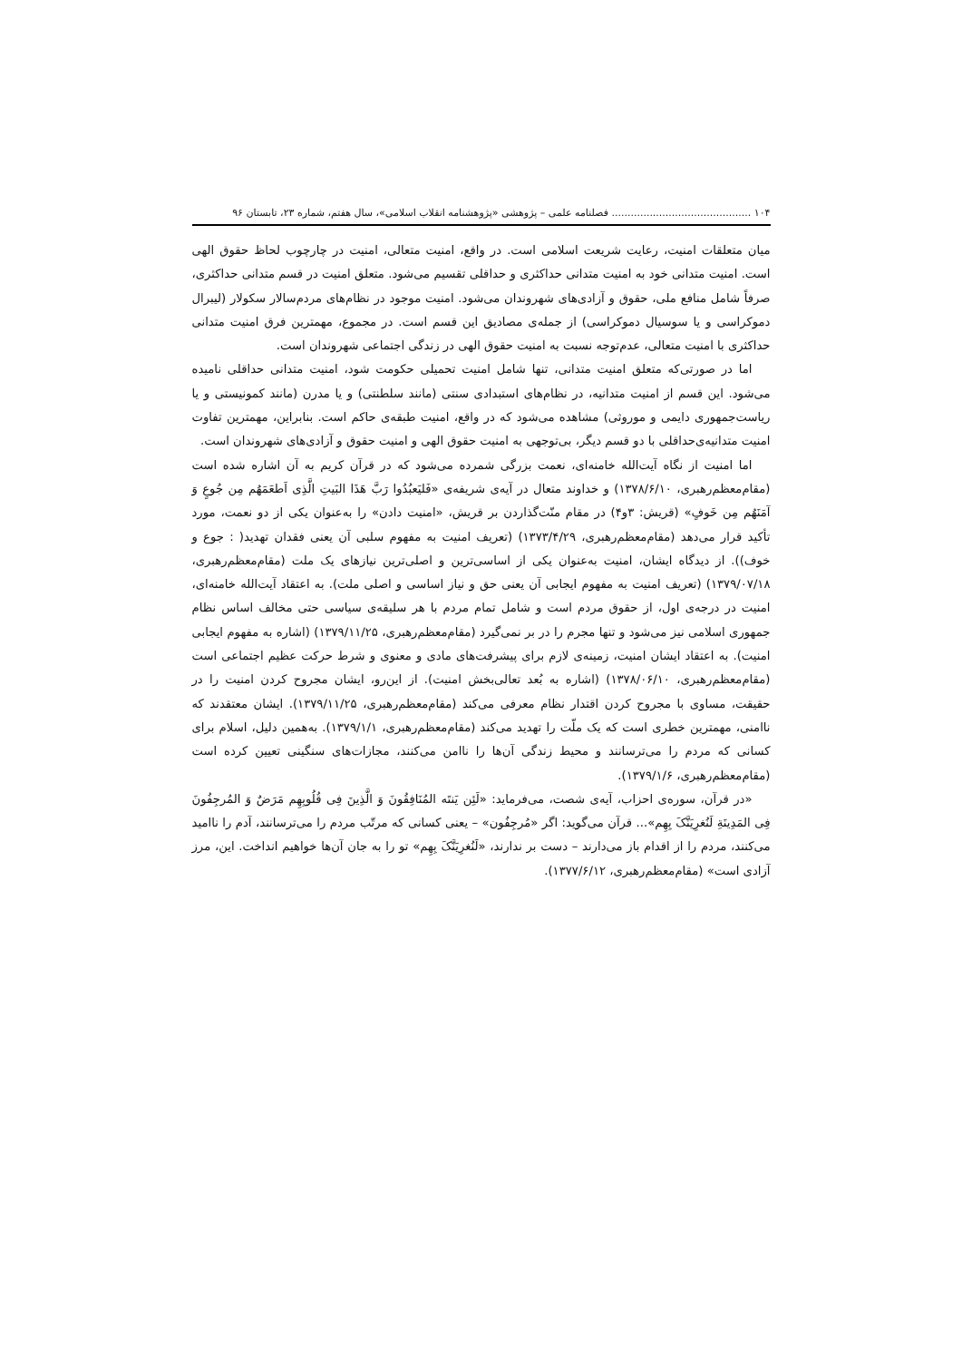۱۰۴ ............................................ فصلنامه علمی – پژوهشی «پژوهشنامه انقلاب اسلامی»، سال هفتم، شماره ۲۳، تابستان ۹۶
میان متعلقات امنیت، رعایت شریعت اسلامی است. در واقع، امنیت متعالی، امنیت در چارچوب لحاظ حقوق الهی است. امنیت متدانی خود به امنیت متدانی حداکثری و حداقلی تقسیم می‌شود. متعلق امنیت در قسم متدانی حداکثری، صرفاً شامل منافع ملی، حقوق و آزادی‌های شهروندان می‌شود. امنیت موجود در نظام‌های مردم‌سالار سکولار (لیبرال دموکراسی و یا سوسیال دموکراسی) از جمله‌ی مصادیق این قسم است. در مجموع، مهمترین فرق امنیت متدانی حداکثری با امنیت متعالی، عدم‌توجه نسبت به امنیت حقوق الهی در زندگی اجتماعی شهروندان است.
اما در صورتی‌که متعلق امنیت متدانی، تنها شامل امنیت تحمیلی حکومت شود، امنیت متدانی حداقلی نامیده می‌شود. این قسم از امنیت متدانیه، در نظام‌های استبدادی سنتی (مانند سلطنتی) و یا مدرن (مانند کمونیستی و یا ریاست‌جمهوری دایمی و موروثی) مشاهده می‌شود که در واقع، امنیت طبقه‌ی حاکم است. بنابراین، مهمترین تفاوت امنیت متدانیه‌ی‌حداقلی با دو قسم دیگر، بی‌توجهی به امنیت حقوق الهی و امنیت حقوق و آزادی‌های شهروندان است.
اما امنیت از نگاه آیت‌الله خامنه‌ای، نعمت بزرگی شمرده می‌شود که در قرآن کریم به آن اشاره شده است (مقام‌معظم‌رهبری، ۱۳۷۸/۶/۱۰) و خداوند متعال در آیه‌ی شریفه‌ی «فَلیَعبُدُوا رَبَّ هَذَا البَیتِ الَّذِی اَطعَمَهُم مِن جُوعٍ وَ آمَنَهُم مِن خَوفٍ» (قریش: ۳و۴) در مقام منّت‌گذاردن بر قریش، «امنیت دادن» را به‌عنوان یکی از دو نعمت، مورد تأکید قرار می‌دهد (مقام‌معظم‌رهبری، ۱۳۷۳/۴/۲۹) (تعریف امنیت به مفهوم سلبی آن یعنی فقدان تهدید( : جوع و خوف)). از دیدگاه ایشان، امنیت به‌عنوان یکی از اساسی‌ترین و اصلی‌ترین نیازهای یک ملت (مقام‌معظم‌رهبری، ۱۳۷۹/۰۷/۱۸) (تعریف امنیت به مفهوم ایجابی آن یعنی حق و نیاز اساسی و اصلی ملت). به اعتقاد آیت‌الله خامنه‌ای، امنیت در درجه‌ی اول، از حقوق مردم است و شامل تمام مردم با هر سلیقه‌ی سیاسی حتی مخالف اساس نظام جمهوری اسلامی نیز می‌شود و تنها مجرم را در بر نمی‌گیرد (مقام‌معظم‌رهبری، ۱۳۷۹/۱۱/۲۵) (اشاره به مفهوم ایجابی امنیت). به اعتقاد ایشان امنیت، زمینه‌ی لازم برای پیشرفت‌های مادی و معنوی و شرط حرکت عظیم اجتماعی است (مقام‌معظم‌رهبری، ۱۳۷۸/۰۶/۱۰) (اشاره به بُعد تعالی‌بخش امنیت). از این‌رو، ایشان مجروح کردن امنیت را در حقیقت، مساوی با مجروح کردن اقتدار نظام معرفی می‌کند (مقام‌معظم‌رهبری، ۱۳۷۹/۱۱/۲۵). ایشان معتقدند که ناامنی، مهمترین خطری است که یک ملّت را تهدید می‌کند (مقام‌معظم‌رهبری، ۱۳۷۹/۱/۱). به‌همین دلیل، اسلام برای کسانی که مردم را می‌ترسانند و محیط زندگی آن‌ها را ناامن می‌کنند، مجازات‌های سنگینی تعیین کرده است (مقام‌معظم‌رهبری، ۱۳۷۹/۱/۶).
«در قرآن، سوره‌ی احزاب، آیه‌ی شصت، می‌فرماید: «لَئِن یَنتَه المُنَافِقُونَ وَ الَّذِینَ فِی قُلُوبِهِم مَرَضٌ وَ المُرجِفُونَ فِی المَدِینَةِ لَنُغرِیَنَّکَ بِهِم»... قرآن می‌گوید: اگر «مُرجِفُون» – یعنی کسانی که مرتّب مردم را می‌ترسانند، آدم را ناامید می‌کنند، مردم را از اقدام باز می‌دارند – دست بر ندارند، «لَنُغرِیَنَّکَ بِهِم» تو را به جان آن‌ها خواهیم انداخت. این، مرز آزادی است» (مقام‌معظم‌رهبری، ۱۳۷۷/۶/۱۲).